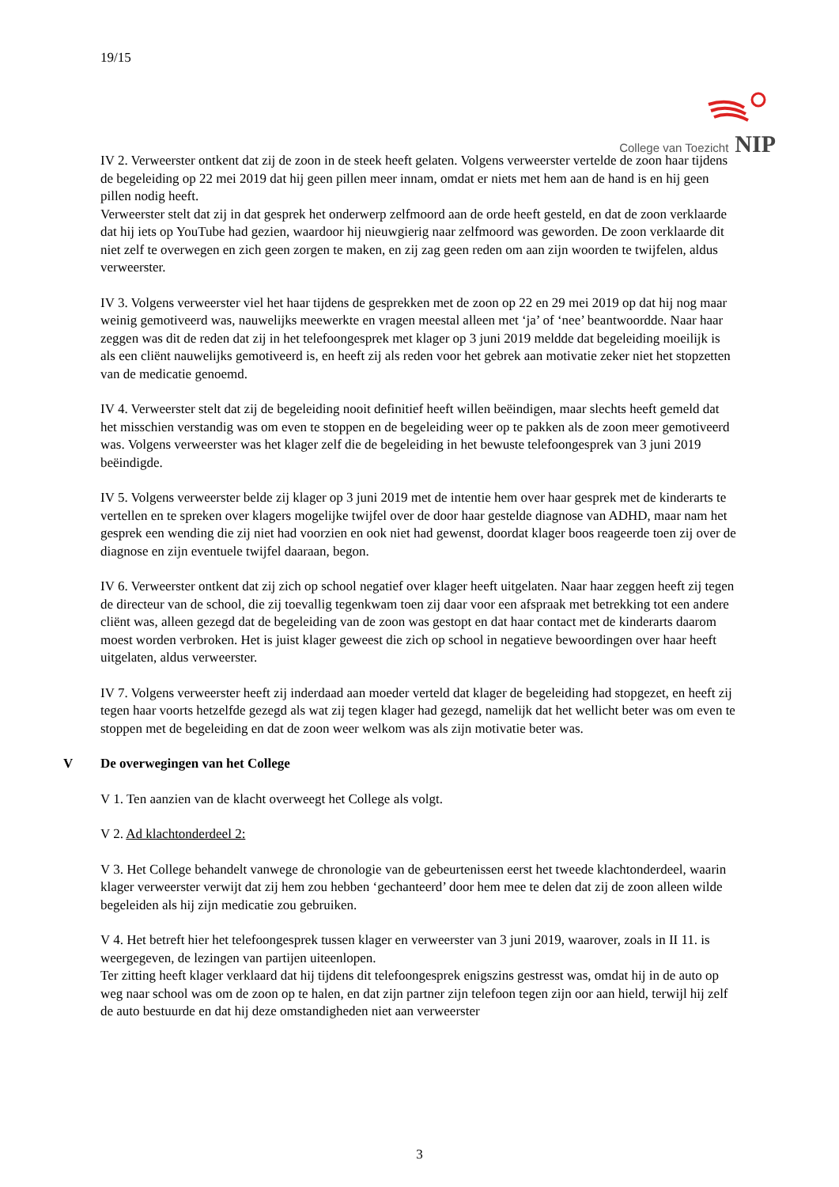19/15
College van Toezicht NIP
IV 2. Verweerster ontkent dat zij de zoon in de steek heeft gelaten. Volgens verweerster vertelde de zoon haar tijdens de begeleiding op 22 mei 2019 dat hij geen pillen meer innam, omdat er niets met hem aan de hand is en hij geen pillen nodig heeft.
Verweerster stelt dat zij in dat gesprek het onderwerp zelfmoord aan de orde heeft gesteld, en dat de zoon verklaarde dat hij iets op YouTube had gezien, waardoor hij nieuwgierig naar zelfmoord was geworden. De zoon verklaarde dit niet zelf te overwegen en zich geen zorgen te maken, en zij zag geen reden om aan zijn woorden te twijfelen, aldus verweerster.
IV 3. Volgens verweerster viel het haar tijdens de gesprekken met de zoon op 22 en 29 mei 2019 op dat hij nog maar weinig gemotiveerd was, nauwelijks meewerkte en vragen meestal alleen met ‘ja’ of ‘nee’ beantwoordde. Naar haar zeggen was dit de reden dat zij in het telefoongesprek met klager op 3 juni 2019 meldde dat begeleiding moeilijk is als een cliënt nauwelijks gemotiveerd is, en heeft zij als reden voor het gebrek aan motivatie zeker niet het stopzetten van de medicatie genoemd.
IV 4. Verweerster stelt dat zij de begeleiding nooit definitief heeft willen beëindigen, maar slechts heeft gemeld dat het misschien verstandig was om even te stoppen en de begeleiding weer op te pakken als de zoon meer gemotiveerd was. Volgens verweerster was het klager zelf die de begeleiding in het bewuste telefoongesprek van 3 juni 2019 beëindigde.
IV 5. Volgens verweerster belde zij klager op 3 juni 2019 met de intentie hem over haar gesprek met de kinderarts te vertellen en te spreken over klagers mogelijke twijfel over de door haar gestelde diagnose van ADHD, maar nam het gesprek een wending die zij niet had voorzien en ook niet had gewenst, doordat klager boos reageerde toen zij over de diagnose en zijn eventuele twijfel daaraan, begon.
IV 6. Verweerster ontkent dat zij zich op school negatief over klager heeft uitgelaten. Naar haar zeggen heeft zij tegen de directeur van de school, die zij toevallig tegenkwam toen zij daar voor een afspraak met betrekking tot een andere cliënt was, alleen gezegd dat de begeleiding van de zoon was gestopt en dat haar contact met de kinderarts daarom moest worden verbroken. Het is juist klager geweest die zich op school in negatieve bewoordingen over haar heeft uitgelaten, aldus verweerster.
IV 7. Volgens verweerster heeft zij inderdaad aan moeder verteld dat klager de begeleiding had stopgezet, en heeft zij tegen haar voorts hetzelfde gezegd als wat zij tegen klager had gezegd, namelijk dat het wellicht beter was om even te stoppen met de begeleiding en dat de zoon weer welkom was als zijn motivatie beter was.
V De overwegingen van het College
V 1. Ten aanzien van de klacht overweegt het College als volgt.
V 2. Ad klachtonderdeel 2:
V 3. Het College behandelt vanwege de chronologie van de gebeurtenissen eerst het tweede klachtonderdeel, waarin klager verweerster verwijt dat zij hem zou hebben ‘gechanteerd’ door hem mee te delen dat zij de zoon alleen wilde begeleiden als hij zijn medicatie zou gebruiken.
V 4. Het betreft hier het telefoongesprek tussen klager en verweerster van 3 juni 2019, waarover, zoals in II 11. is weergegeven, de lezingen van partijen uiteenlopen.
Ter zitting heeft klager verklaard dat hij tijdens dit telefoongesprek enigszins gestresst was, omdat hij in de auto op weg naar school was om de zoon op te halen, en dat zijn partner zijn telefoon tegen zijn oor aan hield, terwijl hij zelf de auto bestuurde en dat hij deze omstandigheden niet aan verweerster
3